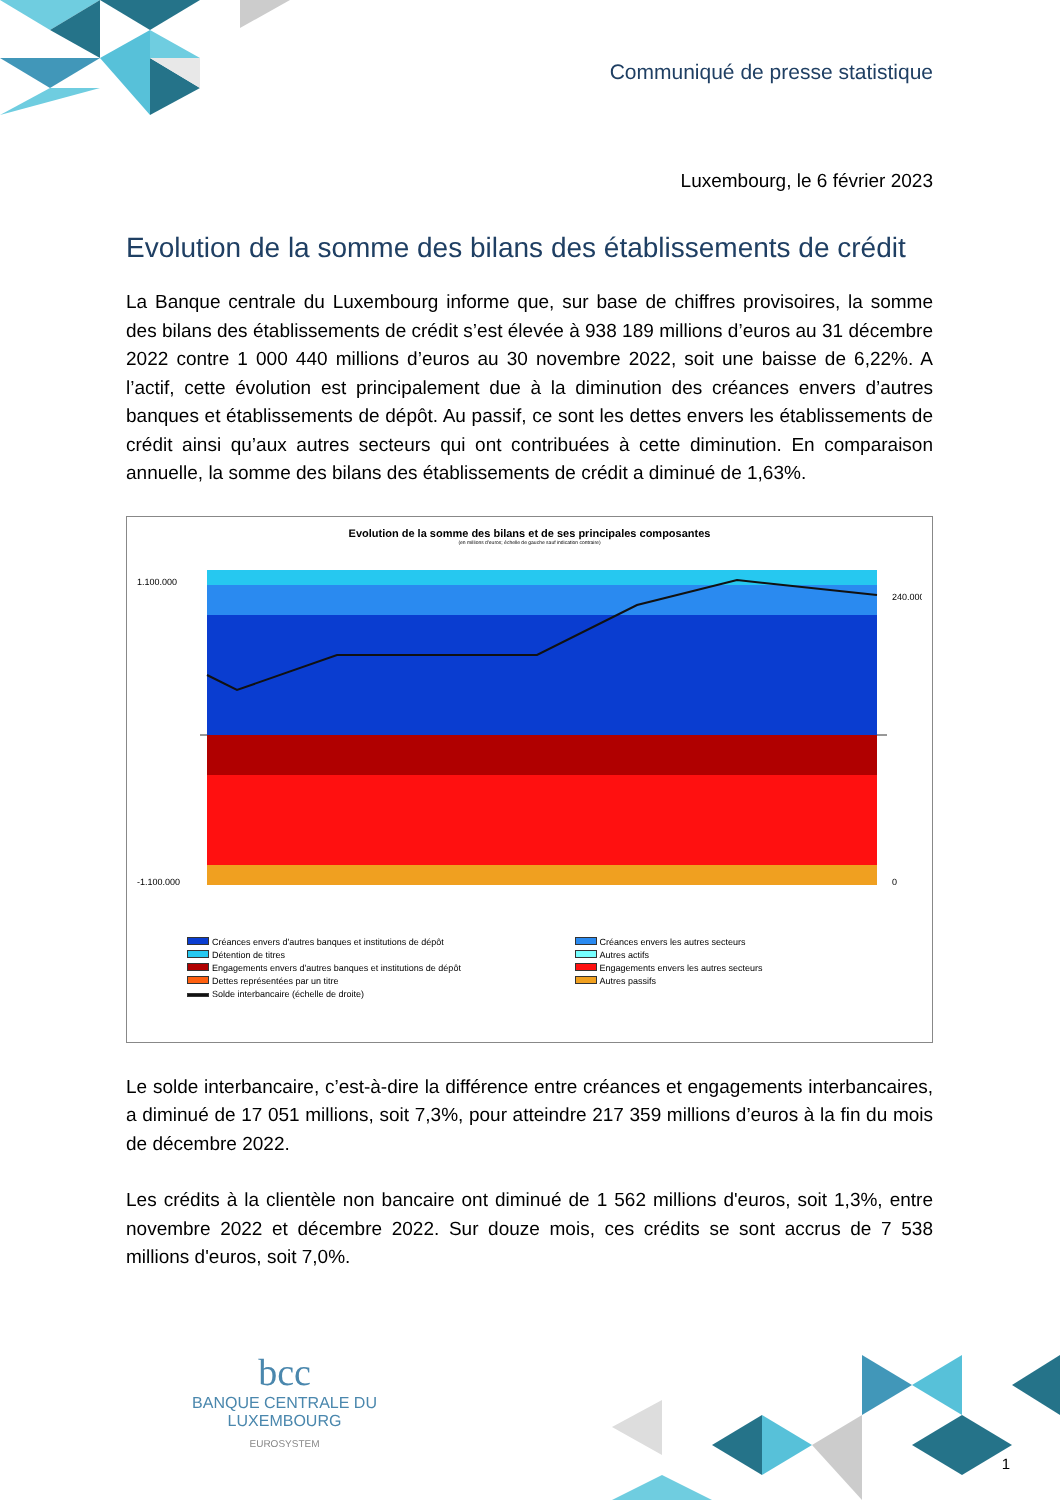Communiqué de presse statistique
Luxembourg, le 6 février 2023
Evolution de la somme des bilans des établissements de crédit
La Banque centrale du Luxembourg informe que, sur base de chiffres provisoires, la somme des bilans des établissements de crédit s’est élevée à 938 189 millions d’euros au 31 décembre 2022 contre 1 000 440 millions d’euros au 30 novembre 2022, soit une baisse de 6,22%. A l’actif, cette évolution est principalement due à la diminution des créances envers d’autres banques et établissements de dépôt. Au passif, ce sont les dettes envers les établissements de crédit ainsi qu’aux autres secteurs qui ont contribuées à cette diminution. En comparaison annuelle, la somme des bilans des établissements de crédit a diminué de 1,63%.
Evolution de la somme des bilans et de ses principales composantes
(en millions d'euros; échelle de gauche sauf indication contraire)
1.100.000
-1.100.000
240.000
0
Créances envers d'autres banques et institutions de dépôt
Créances envers les autres secteurs
Détention de titres
Autres actifs
Engagements envers d'autres banques et institutions de dépôt
Engagements envers les autres secteurs
Dettes représentées par un titre
Autres passifs
Solde interbancaire (échelle de droite)
Le solde interbancaire, c’est-à-dire la différence entre créances et engagements interbancaires, a diminué de 17 051 millions, soit 7,3%, pour atteindre 217 359 millions d’euros à la fin du mois de décembre 2022.
Les crédits à la clientèle non bancaire ont diminué de 1 562 millions d'euros, soit 1,3%, entre novembre 2022 et décembre 2022. Sur douze mois, ces crédits se sont accrus de 7 538 millions d'euros, soit 7,0%.
bcc
BANQUE CENTRALE DU LUXEMBOURG
EUROSYSTEM
1